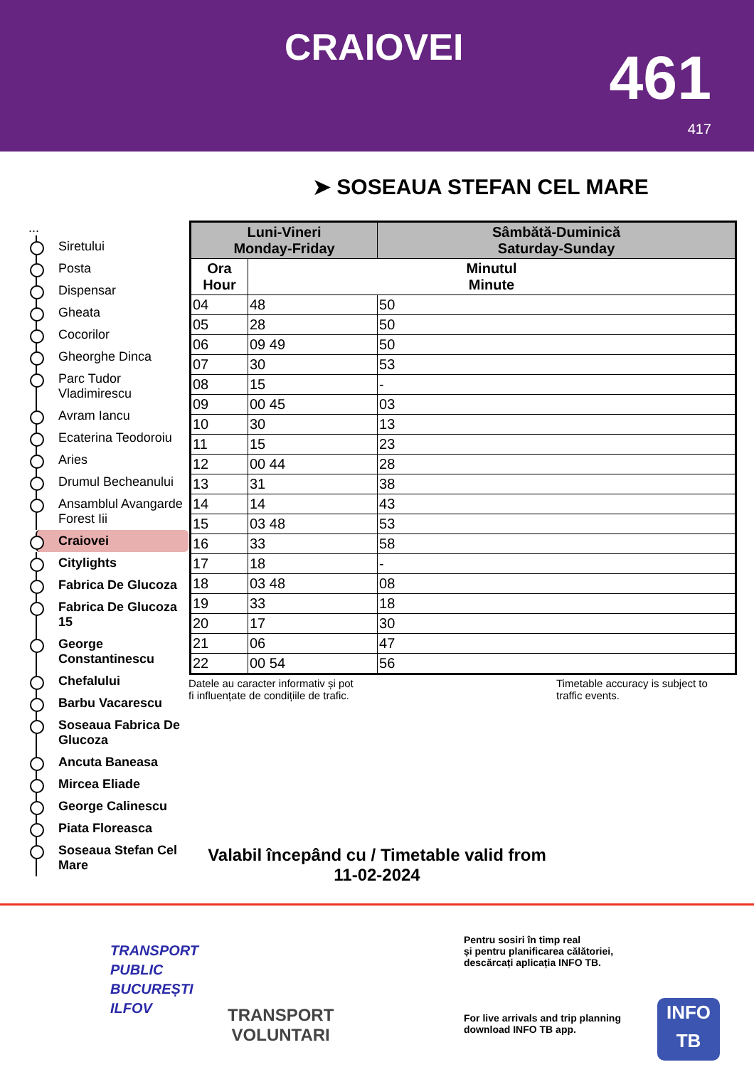CRAIOVEI 461
417
➤ SOSEAUA STEFAN CEL MARE
...
Siretului
Posta
Dispensar
Gheata
Cocorilor
Gheorghe Dinca
Parc Tudor Vladimirescu
Avram Iancu
Ecaterina Teodoroiu
Aries
Drumul Becheanului
Ansamblul Avangarde Forest Iii
Craiovei
Citylights
Fabrica De Glucoza
Fabrica De Glucoza 15
George Constantinescu
Chefalului
Barbu Vacarescu
Soseaua Fabrica De Glucoza
Ancuta Baneasa
Mircea Eliade
George Calinescu
Piata Floreasca
Soseaua Stefan Cel Mare
| Luni-Vineri Monday-Friday | | Sâmbătă-Duminică Saturday-Sunday |
| --- | --- | --- |
| Ora Hour | Minutul Minute | |
| 04 | 48 | 50 |
| 05 | 28 | 50 |
| 06 | 09 49 | 50 |
| 07 | 30 | 53 |
| 08 | 15 | - |
| 09 | 00 45 | 03 |
| 10 | 30 | 13 |
| 11 | 15 | 23 |
| 12 | 00 44 | 28 |
| 13 | 31 | 38 |
| 14 | 14 | 43 |
| 15 | 03 48 | 53 |
| 16 | 33 | 58 |
| 17 | 18 | - |
| 18 | 03 48 | 08 |
| 19 | 33 | 18 |
| 20 | 17 | 30 |
| 21 | 06 | 47 |
| 22 | 00 54 | 56 |
Datele au caracter informativ și pot
fi influențate de condițiile de trafic.
Timetable accuracy is subject to
traffic events.
Valabil începând cu / Timetable valid from
11-02-2024
TRANSPORT
PUBLIC
BUCUREȘTI
ILFOV
TRANSPORT
VOLUNTARI
Pentru sosiri în timp real
și pentru planificarea călătoriei,
descărcați aplicația INFO TB.
For live arrivals and trip planning
download INFO TB app.
INFO
TB